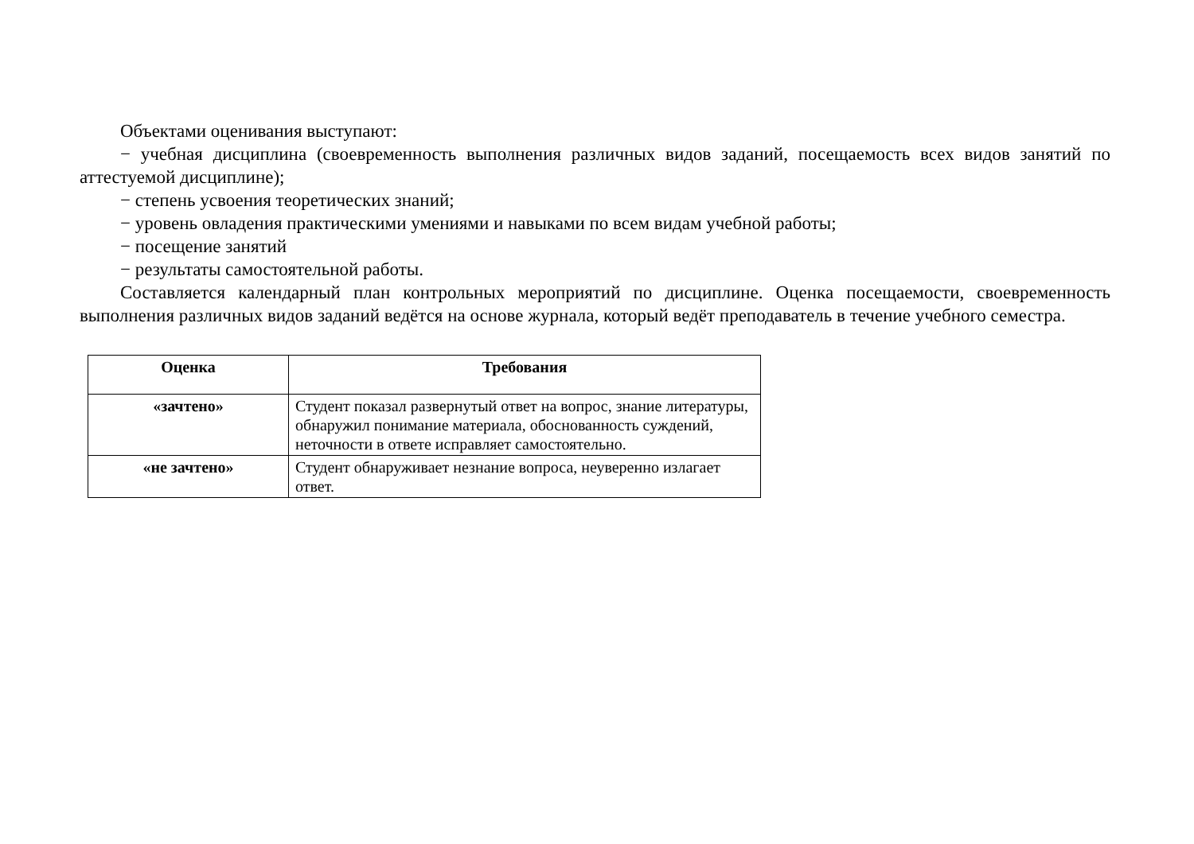Объектами оценивания выступают:
− учебная дисциплина (своевременность выполнения различных видов заданий, посещаемость всех видов занятий по аттестуемой дисциплине);
− степень усвоения теоретических знаний;
− уровень овладения практическими умениями и навыками по всем видам учебной работы;
− посещение занятий
− результаты самостоятельной работы.
Составляется календарный план контрольных мероприятий по дисциплине. Оценка посещаемости, своевременность выполнения различных видов заданий ведётся на основе журнала, который ведёт преподаватель в течение учебного семестра.
| Оценка | Требования |
| --- | --- |
| «зачтено» | Студент показал развернутый ответ на вопрос, знание литературы, обнаружил понимание материала, обоснованность суждений, неточности в ответе исправляет самостоятельно. |
| «не зачтено» | Студент обнаруживает незнание вопроса, неуверенно излагает ответ. |